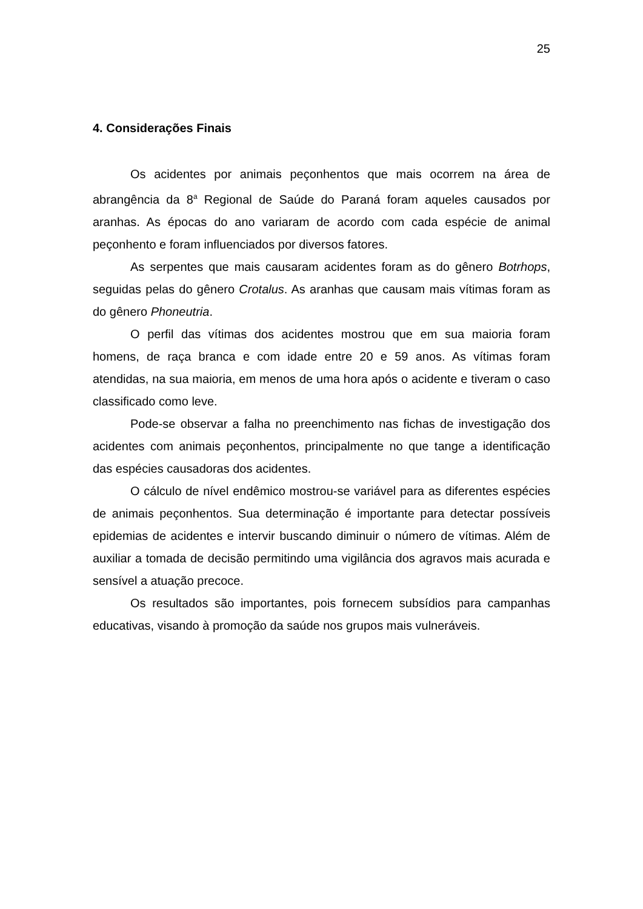25
4. Considerações Finais
Os acidentes por animais peçonhentos que mais ocorrem na área de abrangência da 8<sup>a</sup> Regional de Saúde do Paraná foram aqueles causados por aranhas. As épocas do ano variaram de acordo com cada espécie de animal peçonhento e foram influenciados por diversos fatores.
As serpentes que mais causaram acidentes foram as do gênero Botrhops, seguidas pelas do gênero Crotalus. As aranhas que causam mais vítimas foram as do gênero Phoneutria.
O perfil das vítimas dos acidentes mostrou que em sua maioria foram homens, de raça branca e com idade entre 20 e 59 anos. As vítimas foram atendidas, na sua maioria, em menos de uma hora após o acidente e tiveram o caso classificado como leve.
Pode-se observar a falha no preenchimento nas fichas de investigação dos acidentes com animais peçonhentos, principalmente no que tange a identificação das espécies causadoras dos acidentes.
O cálculo de nível endêmico mostrou-se variável para as diferentes espécies de animais peçonhentos. Sua determinação é importante para detectar possíveis epidemias de acidentes e intervir buscando diminuir o número de vítimas. Além de auxiliar a tomada de decisão permitindo uma vigilância dos agravos mais acurada e sensível a atuação precoce.
Os resultados são importantes, pois fornecem subsídios para campanhas educativas, visando à promoção da saúde nos grupos mais vulneráveis.